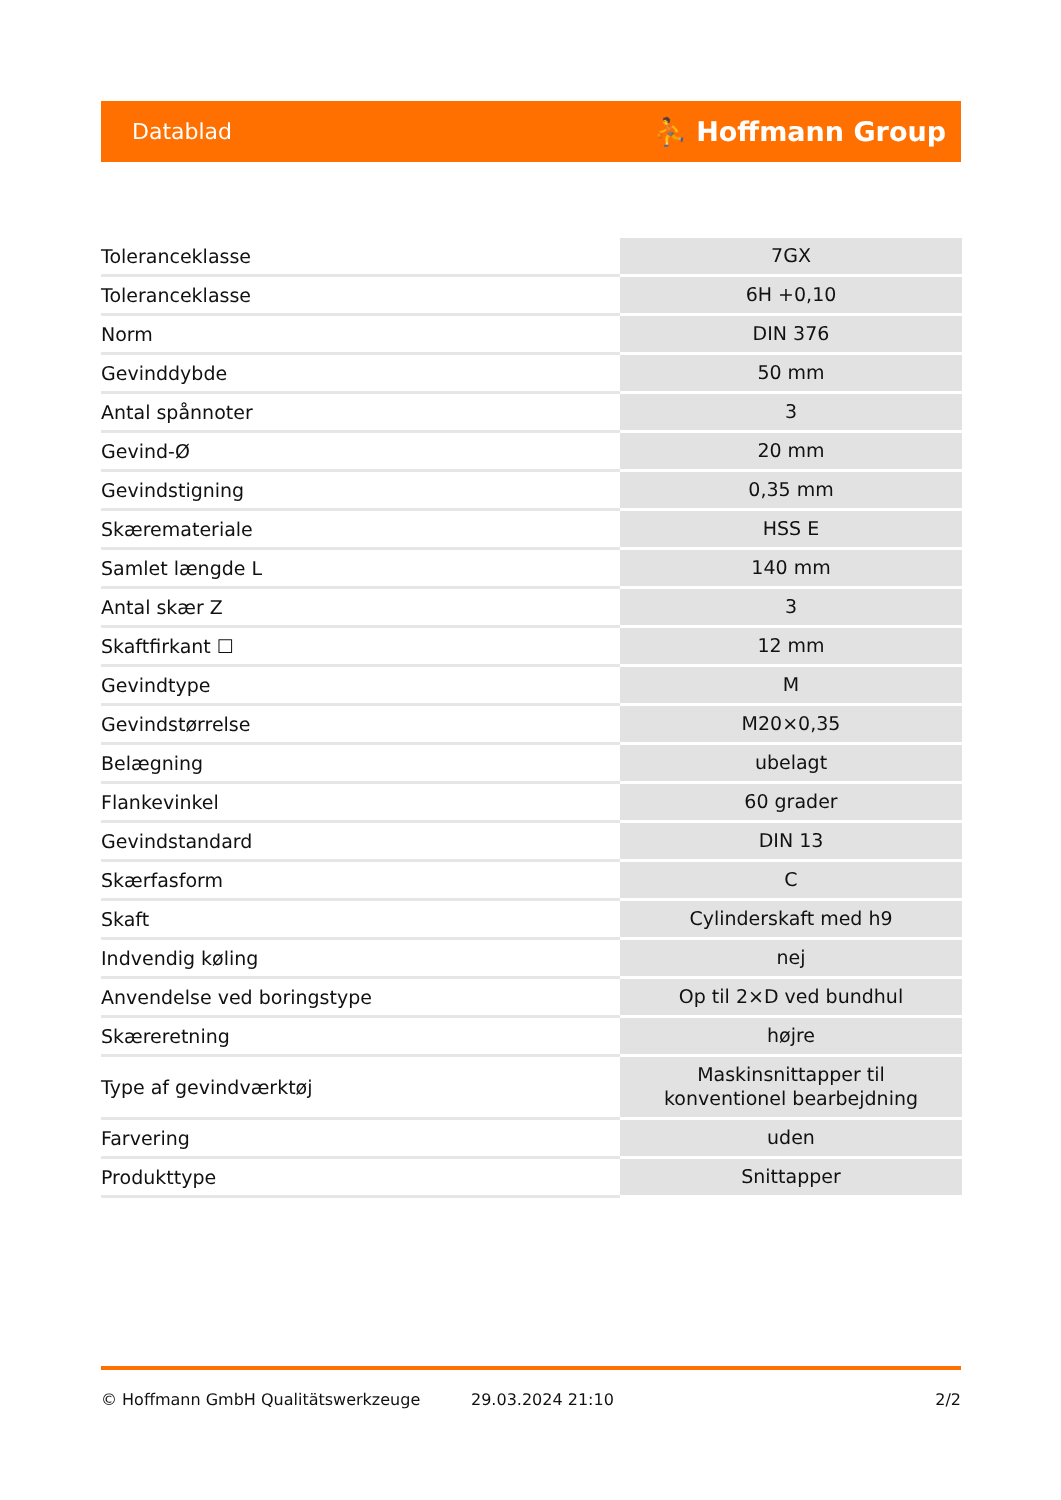Datablad ⛹ Hoffmann Group
| Toleranceklasse | 7GX |
| Toleranceklasse | 6H +0,10 |
| Norm | DIN 376 |
| Gevinddybde | 50 mm |
| Antal spånnoter | 3 |
| Gevind-Ø | 20 mm |
| Gevindstigning | 0,35 mm |
| Skæremateriale | HSS E |
| Samlet længde L | 140 mm |
| Antal skær Z | 3 |
| Skaftfirkant ☐ | 12 mm |
| Gevindtype | M |
| Gevindstørrelse | M20×0,35 |
| Belægning | ubelagt |
| Flankevinkel | 60 grader |
| Gevindstandard | DIN 13 |
| Skærfasform | C |
| Skaft | Cylinderskaft med h9 |
| Indvendig køling | nej |
| Anvendelse ved boringstype | Op til 2×D ved bundhul |
| Skæreretning | højre |
| Type af gevindværktøj | Maskinsnittapper til konventionel bearbejdning |
| Farvering | uden |
| Produkttype | Snittapper |
© Hoffmann GmbH Qualitätswerkzeuge 29.03.2024 21:10 2/2